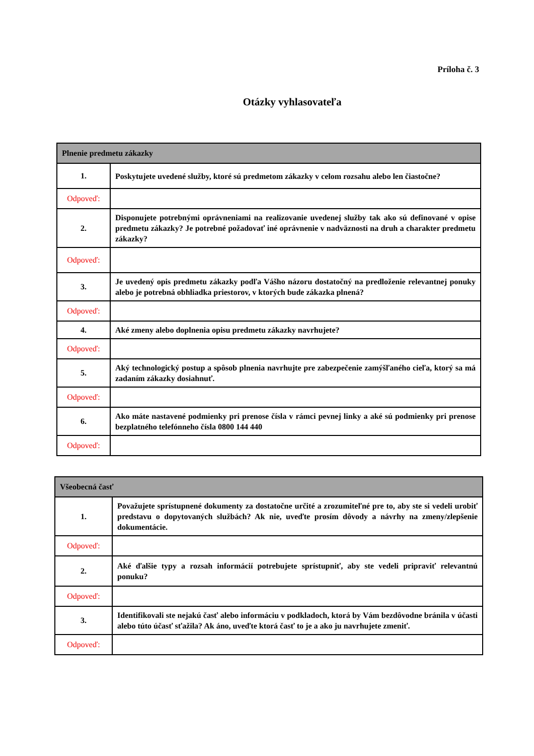Príloha č. 3
Otázky vyhlasovateľa
| Plnenie predmetu zákazky | |
| --- | --- |
| 1. | Poskytujete uvedené služby, ktoré sú predmetom zákazky v celom rozsahu alebo len čiastočne? |
| Odpoveď: | |
| 2. | Disponujete potrebnými oprávneniami na realizovanie uvedenej služby tak ako sú definované v opise predmetu zákazky? Je potrebné požadovať iné oprávnenie v nadväznosti na druh a charakter predmetu zákazky? |
| Odpoveď: | |
| 3. | Je uvedený opis predmetu zákazky podľa Vášho názoru dostatočný na predloženie relevantnej ponuky alebo je potrebná obhliadka priestorov, v ktorých bude zákazka plnená? |
| Odpoveď: | |
| 4. | Aké zmeny alebo doplnenia opisu predmetu zákazky navrhujete? |
| Odpoveď: | |
| 5. | Aký technologický postup a spôsob plnenia navrhujte pre zabezpečenie zamýšľaného cieľa, ktorý sa má zadaním zákazky dosiahnuť. |
| Odpoveď: | |
| 6. | Ako máte nastavené podmienky pri prenose čísla v rámci pevnej linky a aké sú podmienky pri prenose bezplatného telefónneho čísla 0800 144 440 |
| Odpoveď: | |
| Všeobecná časť | |
| --- | --- |
| 1. | Považujete sprístupnené dokumenty za dostatočne určité a zrozumiteľné pre to, aby ste si vedeli urobiť predstavu o dopytovaných službách? Ak nie, uveďte prosím dôvody a návrhy na zmeny/zlepšenie dokumentácie. |
| Odpoveď: | |
| 2. | Aké ďalšie typy a rozsah informácií potrebujete sprístupniť, aby ste vedeli pripraviť relevantnú ponuku? |
| Odpoveď: | |
| 3. | Identifikovali ste nejakú časť alebo informáciu v podkladoch, ktorá by Vám bezdôvodne bránila v účasti alebo túto účasť sťažila? Ak áno, uveďte ktorá časť to je a ako ju navrhujete zmeniť. |
| Odpoveď: | |